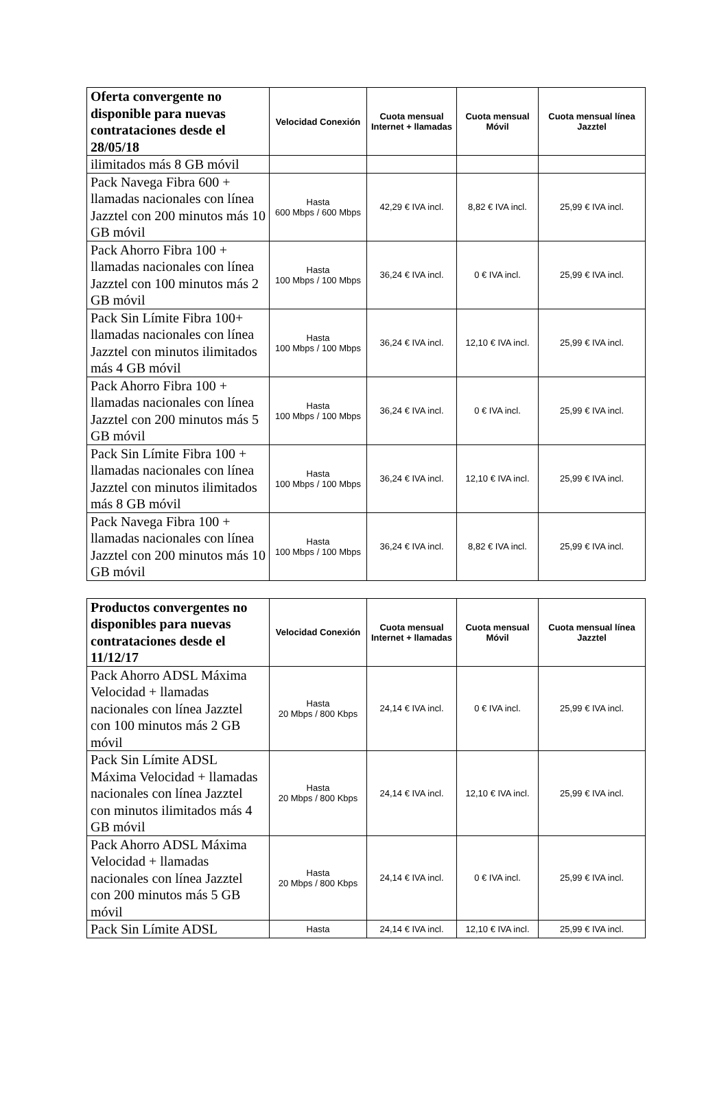| Oferta convergente no disponible para nuevas contrataciones desde el 28/05/18 | Velocidad Conexión | Cuota mensual Internet + llamadas | Cuota mensual Móvil | Cuota mensual línea Jazztel |
| --- | --- | --- | --- | --- |
| ilimitados más 8 GB móvil | | | | |
| Pack Navega Fibra 600 + llamadas nacionales con línea Jazztel con 200 minutos más 10 GB móvil | Hasta 600 Mbps / 600 Mbps | 42,29 € IVA incl. | 8,82 € IVA incl. | 25,99 € IVA incl. |
| Pack Ahorro Fibra 100 + llamadas nacionales con línea Jazztel con 100 minutos más 2 GB móvil | Hasta 100 Mbps / 100 Mbps | 36,24 € IVA incl. | 0 € IVA incl. | 25,99 € IVA incl. |
| Pack Sin Límite Fibra 100+ llamadas nacionales con línea Jazztel con minutos ilimitados más 4 GB móvil | Hasta 100 Mbps / 100 Mbps | 36,24 € IVA incl. | 12,10 € IVA incl. | 25,99 € IVA incl. |
| Pack Ahorro Fibra 100 + llamadas nacionales con línea Jazztel con 200 minutos más 5 GB móvil | Hasta 100 Mbps / 100 Mbps | 36,24 € IVA incl. | 0 € IVA incl. | 25,99 € IVA incl. |
| Pack Sin Límite Fibra 100 + llamadas nacionales con línea Jazztel con minutos ilimitados más 8 GB móvil | Hasta 100 Mbps / 100 Mbps | 36,24 € IVA incl. | 12,10 € IVA incl. | 25,99 € IVA incl. |
| Pack Navega Fibra 100 + llamadas nacionales con línea Jazztel con 200 minutos más 10 GB móvil | Hasta 100 Mbps / 100 Mbps | 36,24 € IVA incl. | 8,82 € IVA incl. | 25,99 € IVA incl. |
| Productos convergentes no disponibles para nuevas contrataciones desde el 11/12/17 | Velocidad Conexión | Cuota mensual Internet + llamadas | Cuota mensual Móvil | Cuota mensual línea Jazztel |
| --- | --- | --- | --- | --- |
| Pack Ahorro ADSL Máxima Velocidad + llamadas nacionales con línea Jazztel con 100 minutos más 2 GB móvil | Hasta 20 Mbps / 800 Kbps | 24,14 € IVA incl. | 0 € IVA incl. | 25,99 € IVA incl. |
| Pack Sin Límite ADSL Máxima Velocidad + llamadas nacionales con línea Jazztel con minutos ilimitados más 4 GB móvil | Hasta 20 Mbps / 800 Kbps | 24,14 € IVA incl. | 12,10 € IVA incl. | 25,99 € IVA incl. |
| Pack Ahorro ADSL Máxima Velocidad + llamadas nacionales con línea Jazztel con 200 minutos más 5 GB móvil | Hasta 20 Mbps / 800 Kbps | 24,14 € IVA incl. | 0 € IVA incl. | 25,99 € IVA incl. |
| Pack Sin Límite ADSL | Hasta | 24,14 € IVA incl. | 12,10 € IVA incl. | 25,99 € IVA incl. |